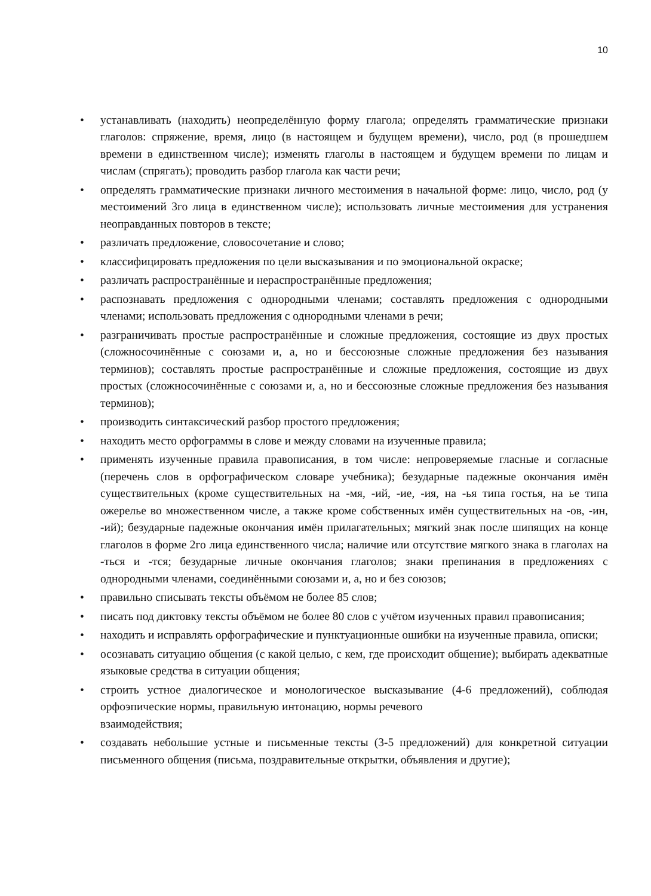10
• устанавливать (находить) неопределённую форму глагола; определять грамматические признаки глаголов: спряжение, время, лицо (в настоящем и будущем времени), число, род (в прошедшем времени в единственном числе); изменять глаголы в настоящем и будущем времени по лицам и числам (спрягать); проводить разбор глагола как части речи;
• определять грамматические признаки личного местоимения в начальной форме: лицо, число, род (у местоимений 3го лица в единственном числе); использовать личные местоимения для устранения неоправданных повторов в тексте;
• различать предложение, словосочетание и слово;
• классифицировать предложения по цели высказывания и по эмоциональной окраске;
• различать распространённые и нераспространённые предложения;
• распознавать предложения с однородными членами; составлять предложения с однородными членами; использовать предложения с однородными членами в речи;
• разграничивать простые распространённые и сложные предложения, состоящие из двух простых (сложносочинённые с союзами и, а, но и бессоюзные сложные предложения без называния терминов); составлять простые распространённые и сложные предложения, состоящие из двух простых (сложносочинённые с союзами и, а, но и бессоюзные сложные предложения без называния терминов);
• производить синтаксический разбор простого предложения;
• находить место орфограммы в слове и между словами на изученные правила;
• применять изученные правила правописания, в том числе: непроверяемые гласные и согласные (перечень слов в орфографическом словаре учебника); безударные падежные окончания имён существительных (кроме существительных на -мя, -ий, -ие, -ия, на -ья типа гостья, на ье типа ожерелье во множественном числе, а также кроме собственных имён существительных на -ов, -ин, -ий); безударные падежные окончания имён прилагательных; мягкий знак после шипящих на конце глаголов в форме 2го лица единственного числа; наличие или отсутствие мягкого знака в глаголах на -ться и -тся; безударные личные окончания глаголов; знаки препинания в предложениях с однородными членами, соединёнными союзами и, а, но и без союзов;
• правильно списывать тексты объёмом не более 85 слов;
• писать под диктовку тексты объёмом не более 80 слов с учётом изученных правил правописания;
• находить и исправлять орфографические и пунктуационные ошибки на изученные правила, описки;
• осознавать ситуацию общения (с какой целью, с кем, где происходит общение); выбирать адекватные языковые средства в ситуации общения;
• строить устное диалогическое и монологическое высказывание (4-6 предложений), соблюдая орфоэпические нормы, правильную интонацию, нормы речевого
взаимодействия;
• создавать небольшие устные и письменные тексты (3-5 предложений) для конкретной ситуации письменного общения (письма, поздравительные открытки, объявления и другие);